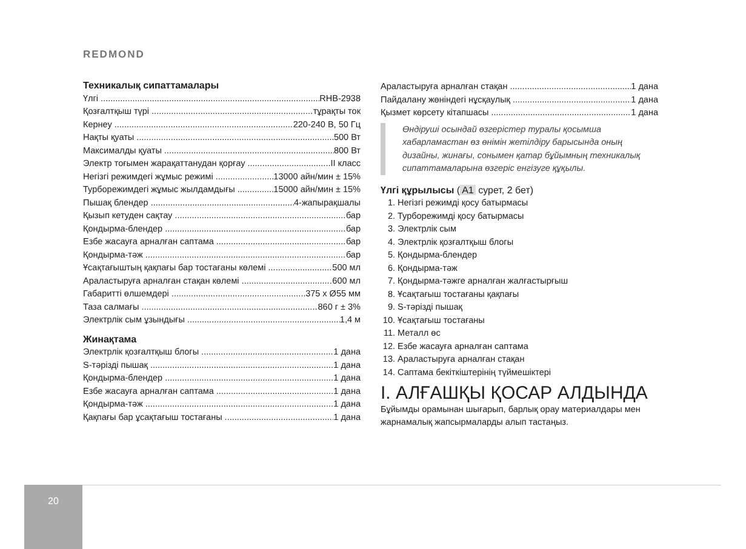REDMOND
Техникалық сипаттамалары
Үлгі RHB-2938
Қозғалтқыш түрі тұрақты ток
Кернеу 220-240 В, 50 Гц
Нақты қуаты 500 Вт
Максималды қуаты 800 Вт
Электр тоғымен жарақаттанудан қорғау II класс
Негізгі режимдегі жұмыс режимі 13000 айн/мин ± 15%
Турборежимдегі жұмыс жылдамдығы 15000 айн/мин ± 15%
Пышақ блендер 4-жапырақшалы
Қызып кетуден сақтау бар
Қондырма-блендер бар
Езбе жасауға арналған саптама бар
Қондырма-тәж бар
Ұсақтағыштың қақпағы бар тостағаны көлемі 500 мл
Араластыруға арналған стақан көлемі 600 мл
Габаритті өлшемдері 375 x Ø55 мм
Таза салмағы 860 г ± 3%
Электрлік сым ұзындығы 1,4 м
Жинақтама
Электрлік қозғалтқыш блогы 1 дана
S-тәрізді пышақ 1 дана
Қондырма-блендер 1 дана
Езбе жасауға арналған саптама 1 дана
Қондырма-тәж 1 дана
Қақпағы бар ұсақтағыш тостағаны 1 дана
Араластыруға арналған стақан 1 дана
Пайдалану жөніндегі нұсқаулық 1 дана
Қызмет көрсету кітапшасы 1 дана
Өндіруші осындай өзгерістер туралы қосымша хабарламастан өз өнімін жетілдіру барысында оның дизайны, жинағы, сонымен қатар бұйымның техникалық сипаттамаларына өзгеріс енгізуге құқылы.
Үлгі құрылысы (A1 сурет, 2 бет)
1. Негізгі режимді қосу батырмасы
2. Турборежимді қосу батырмасы
3. Электрлік сым
4. Электрлік қозғалтқыш блогы
5. Қондырма-блендер
6. Қондырма-тәж
7. Қондырма-тәжге арналған жалғастырғыш
8. Ұсақтағыш тостағаны қақпағы
9. S-тәрізді пышақ
10. Ұсақтағыш тостағаны
11. Металл өс
12. Езбе жасауға арналған саптама
13. Араластыруға арналған стақан
14. Саптама бекіткіштерінің түймешіктері
I. АЛҒАШҚЫ ҚОСАР АЛДЫНДА
Бұйымды орамынан шығарып, барлық орау материалдары мен жарнамалық жапсырмаларды алып тастаңыз.
20